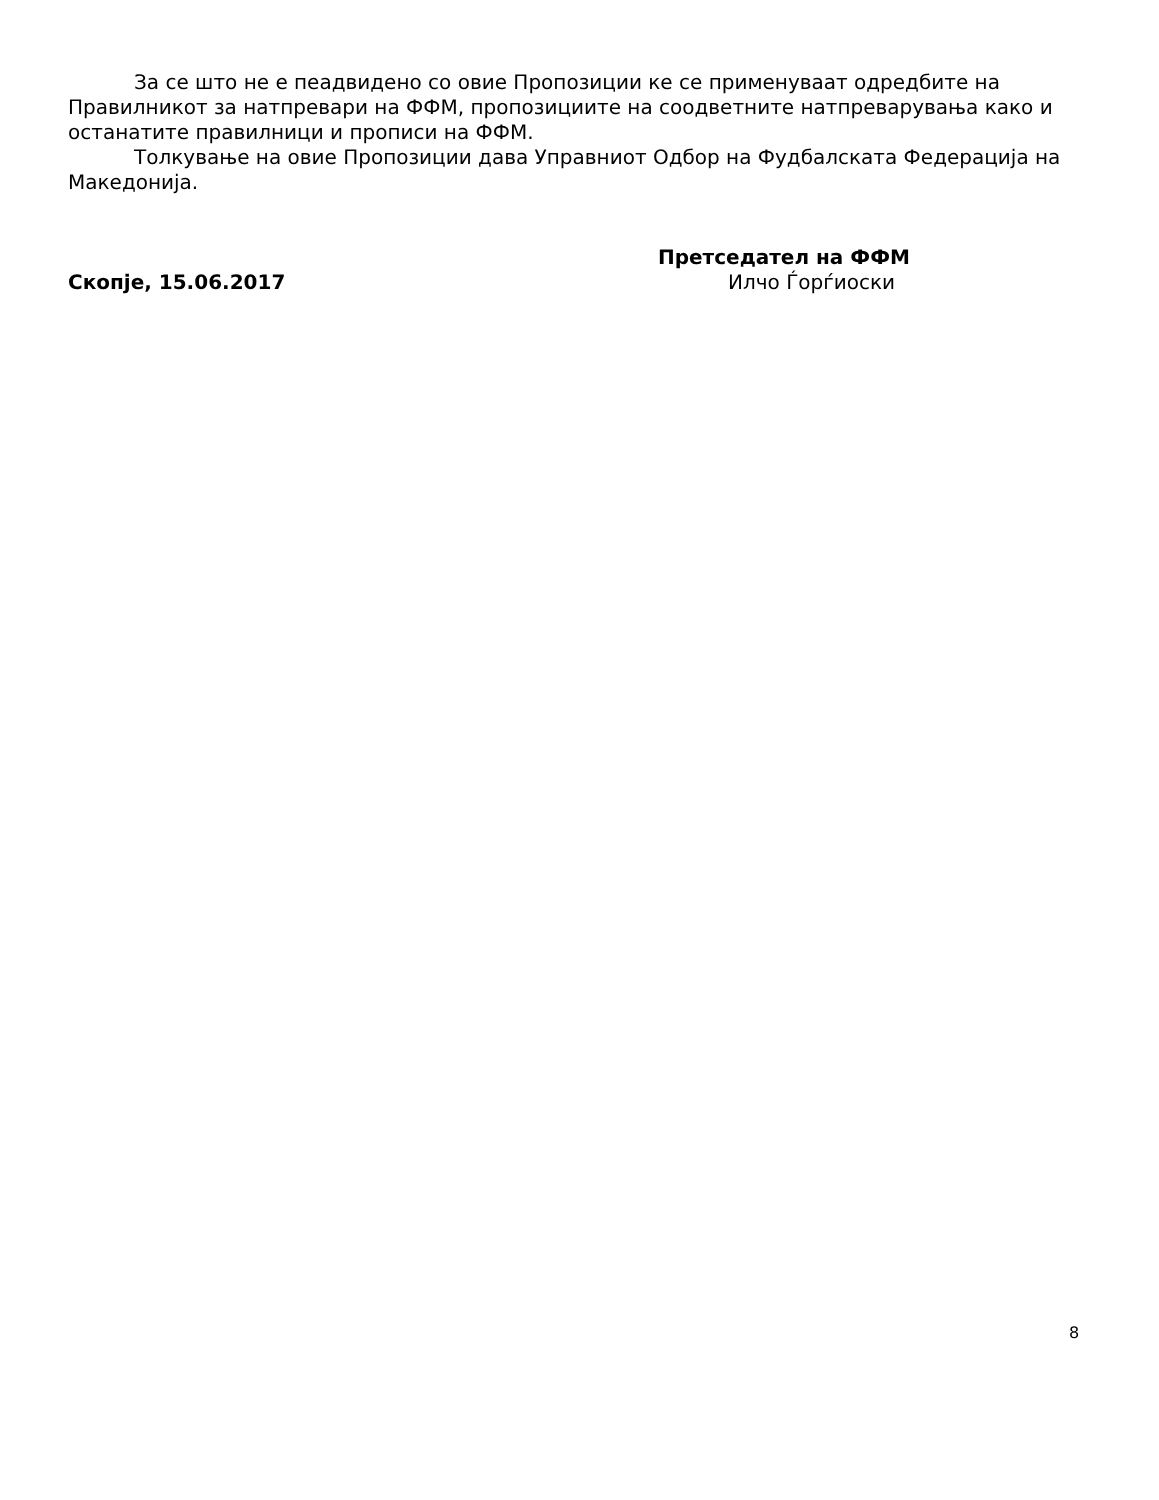За се што не е пеадвидено со овие Пропозиции ке се применуваат одредбите на Правилникот за натпревари на ФФМ, пропозициите на соодветните натпреварувања како и останатите правилници и прописи на ФФМ.
Толкување на овие Пропозиции дава Управниот Одбор на Фудбалската Федерација на Македонија.
Скопје, 15.06.2017
Претседател на ФФМ
Илчо Ѓорѓиоски
8